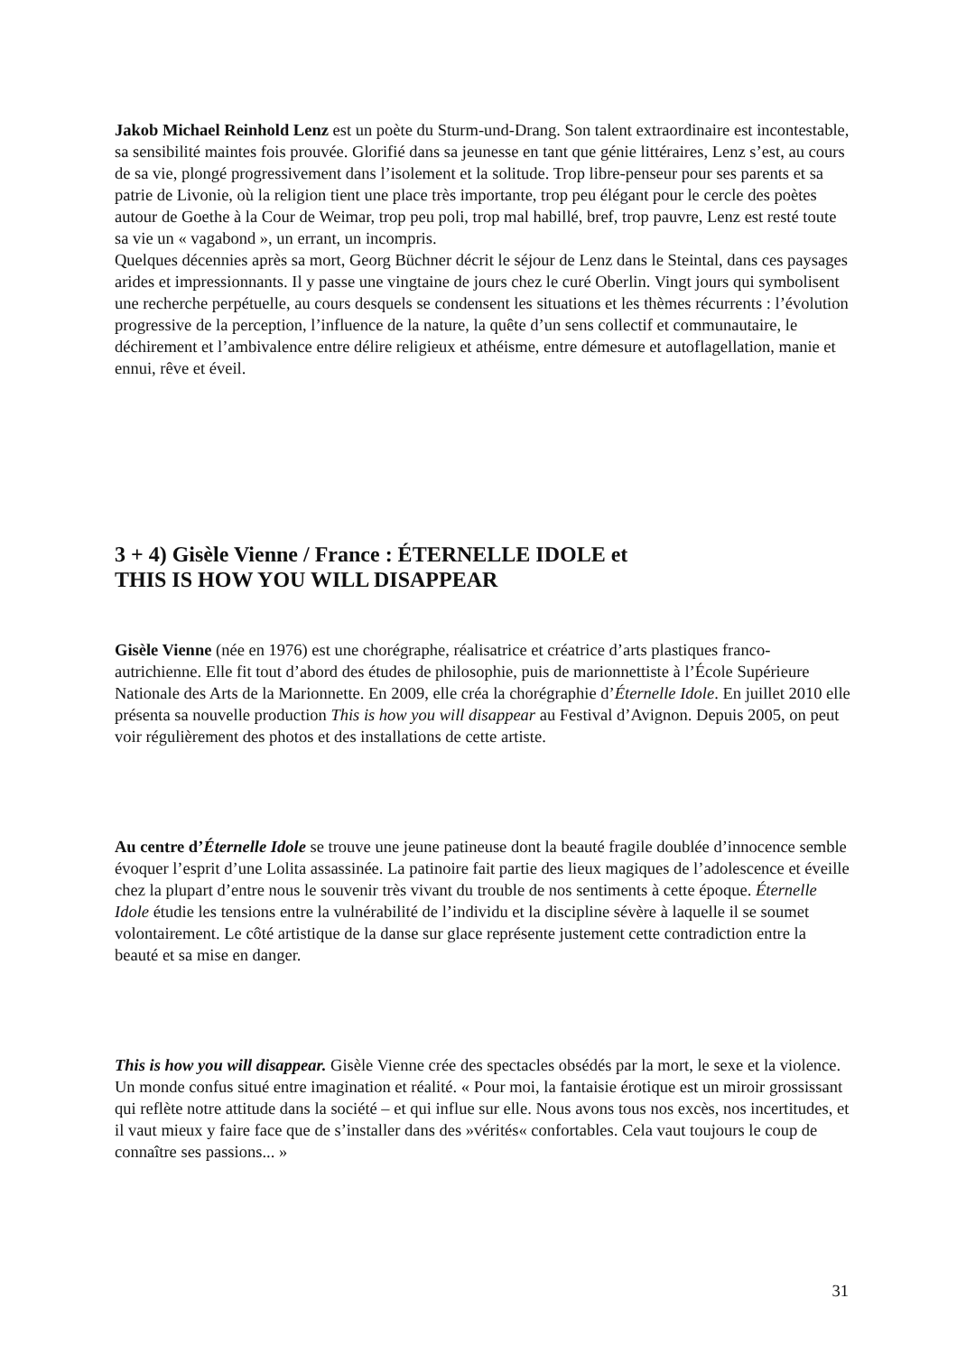Jakob Michael Reinhold Lenz est un poète du Sturm-und-Drang. Son talent extraordinaire est incontestable, sa sensibilité maintes fois prouvée. Glorifié dans sa jeunesse en tant que génie littéraires, Lenz s’est, au cours de sa vie, plongé progressivement dans l’isolement et la solitude. Trop libre-penseur pour ses parents et sa patrie de Livonie, où la religion tient une place très importante, trop peu élégant pour le cercle des poètes autour de Goethe à la Cour de Weimar, trop peu poli, trop mal habillé, bref, trop pauvre, Lenz est resté toute sa vie un « vagabond », un errant, un incompris.
Quelques décennies après sa mort, Georg Büchner décrit le séjour de Lenz dans le Steintal, dans ces paysages arides et impressionnants. Il y passe une vingtaine de jours chez le curé Oberlin. Vingt jours qui symbolisent une recherche perpétuelle, au cours desquels se condensent les situations et les thèmes récurrents : l’évolution progressive de la perception, l’influence de la nature, la quête d’un sens collectif et communautaire, le déchirement et l’ambivalence entre délire religieux et athéisme, entre démesure et autoflagellation, manie et ennui, rêve et éveil.
3 + 4) Gisèle Vienne / France : ÉTERNELLE IDOLE et
THIS IS HOW YOU WILL DISAPPEAR
Gisèle Vienne (née en 1976) est une chorégraphe, réalisatrice et créatrice d’arts plastiques franco-autrichienne. Elle fit tout d’abord des études de philosophie, puis de marionnettiste à l’École Supérieure Nationale des Arts de la Marionnette. En 2009, elle créa la chorégraphie d’Éternelle Idole. En juillet 2010 elle présenta sa nouvelle production This is how you will disappear au Festival d’Avignon. Depuis 2005, on peut voir régulièrement des photos et des installations de cette artiste.
Au centre d’Éternelle Idole se trouve une jeune patineuse dont la beauté fragile doublée d’innocence semble évoquer l’esprit d’une Lolita assassinée. La patinoire fait partie des lieux magiques de l’adolescence et éveille chez la plupart d’entre nous le souvenir très vivant du trouble de nos sentiments à cette époque. Éternelle Idole étudie les tensions entre la vulnérabilité de l’individu et la discipline sévère à laquelle il se soumet volontairement. Le côté artistique de la danse sur glace représente justement cette contradiction entre la beauté et sa mise en danger.
This is how you will disappear. Gisèle Vienne crée des spectacles obsédés par la mort, le sexe et la violence. Un monde confus situé entre imagination et réalité. « Pour moi, la fantaisie érotique est un miroir grossissant qui reflète notre attitude dans la société – et qui influe sur elle. Nous avons tous nos excès, nos incertitudes, et il vaut mieux y faire face que de s’installer dans des »vérités« confortables. Cela vaut toujours le coup de connaître ses passions... »
31